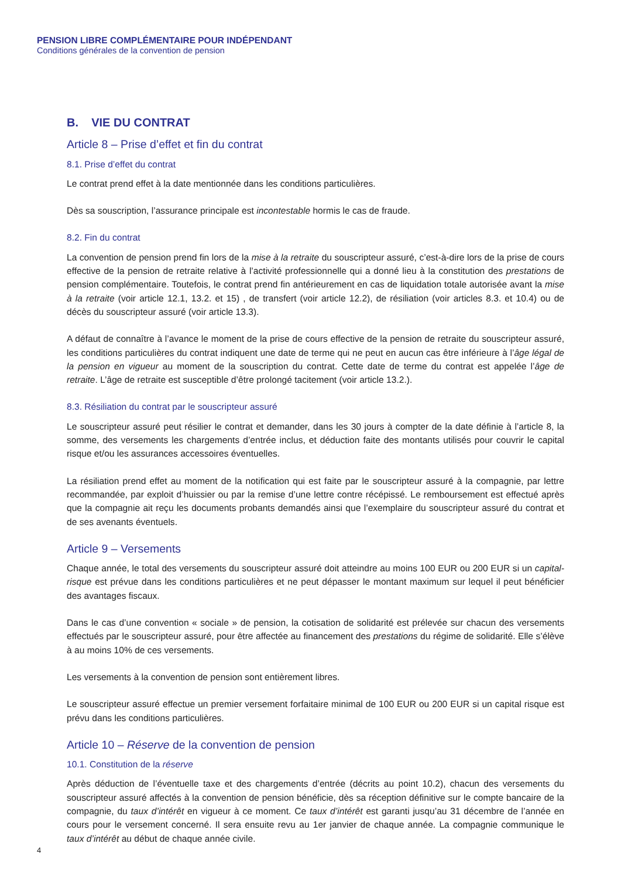PENSION LIBRE COMPLÉMENTAIRE POUR INDÉPENDANT
Conditions générales de la convention de pension
B. VIE DU CONTRAT
Article 8 – Prise d’effet et fin du contrat
8.1. Prise d’effet du contrat
Le contrat prend effet à la date mentionnée dans les conditions particulières.
Dès sa souscription, l’assurance principale est incontestable hormis le cas de fraude.
8.2. Fin du contrat
La convention de pension prend fin lors de la mise à la retraite du souscripteur assuré, c’est-à-dire lors de la prise de cours effective de la pension de retraite relative à l’activité professionnelle qui a donné lieu à la constitution des prestations de pension complémentaire. Toutefois, le contrat prend fin antérieurement en cas de liquidation totale autorisée avant la mise à la retraite (voir article 12.1, 13.2. et 15) , de transfert (voir article 12.2), de résiliation (voir articles 8.3. et 10.4) ou de décès du souscripteur assuré (voir article 13.3).
A défaut de connaître à l’avance le moment de la prise de cours effective de la pension de retraite du souscripteur assuré, les conditions particulières du contrat indiquent une date de terme qui ne peut en aucun cas être inférieure à l’âge légal de la pension en vigueur au moment de la souscription du contrat. Cette date de terme du contrat est appelée l’âge de retraite. L’âge de retraite est susceptible d’être prolongé tacitement (voir article 13.2.).
8.3. Résiliation du contrat par le souscripteur assuré
Le souscripteur assuré peut résilier le contrat et demander, dans les 30 jours à compter de la date définie à l’article 8, la somme, des versements les chargements d’entrée inclus, et déduction faite des montants utilisés pour couvrir le capital risque et/ou les assurances accessoires éventuelles.
La résiliation prend effet au moment de la notification qui est faite par le souscripteur assuré à la compagnie, par lettre recommandée, par exploit d’huissier ou par la remise d’une lettre contre récépissé. Le remboursement est effectué après que la compagnie ait reçu les documents probants demandés ainsi que l’exemplaire du souscripteur assuré du contrat et de ses avenants éventuels.
Article 9 – Versements
Chaque année, le total des versements du souscripteur assuré doit atteindre au moins 100 EUR ou 200 EUR si un capital-risque est prévue dans les conditions particulières et ne peut dépasser le montant maximum sur lequel il peut bénéficier des avantages fiscaux.
Dans le cas d’une convention « sociale » de pension, la cotisation de solidarité est prélevée sur chacun des versements effectués par le souscripteur assuré, pour être affectée au financement des prestations du régime de solidarité. Elle s’élève à au moins 10% de ces versements.
Les versements à la convention de pension sont entièrement libres.
Le souscripteur assuré effectue un premier versement forfaitaire minimal de 100 EUR ou 200 EUR si un capital risque est prévu dans les conditions particulières.
Article 10 – Réserve de la convention de pension
10.1. Constitution de la réserve
Après déduction de l’éventuelle taxe et des chargements d’entrée (décrits au point 10.2), chacun des versements du souscripteur assuré affectés à la convention de pension bénéficie, dès sa réception définitive sur le compte bancaire de la compagnie, du taux d’intérêt en vigueur à ce moment. Ce taux d’intérêt est garanti jusqu’au 31 décembre de l’année en cours pour le versement concerné. Il sera ensuite revu au 1er janvier de chaque année. La compagnie communique le taux d’intérêt au début de chaque année civile.
4